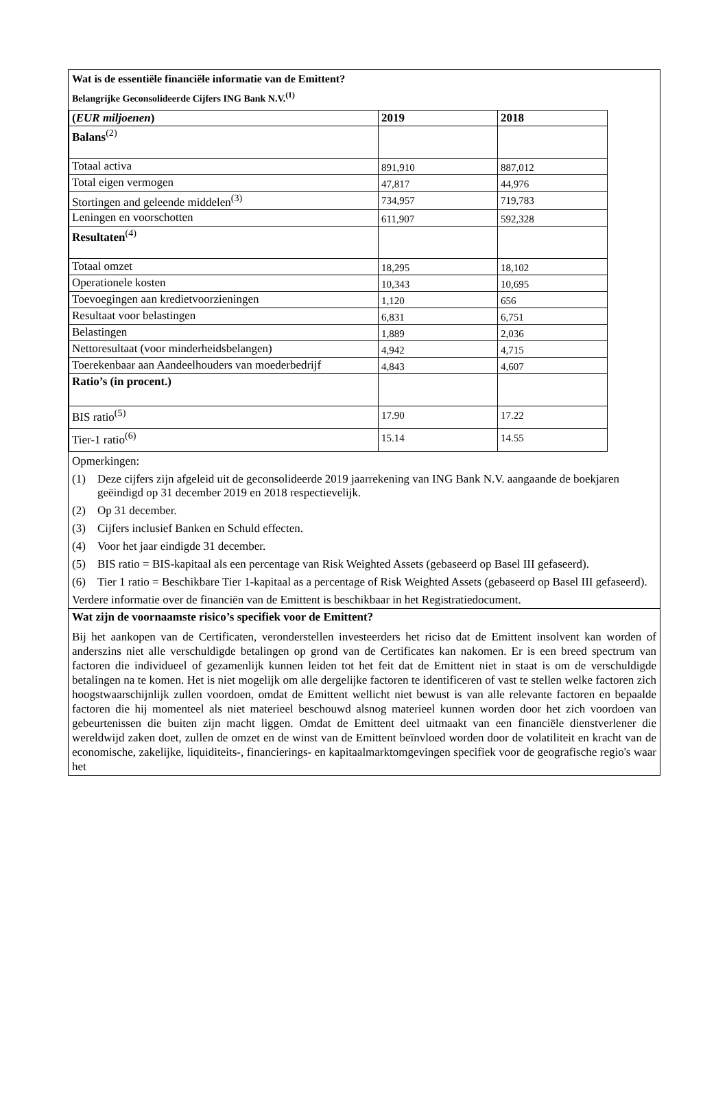Wat is de essentiële financiële informatie van de Emittent?
Belangrijke Geconsolideerde Cijfers ING Bank N.V.<sup>(1)</sup>
| ( EUR miljoenen ) | 2019 | 2018 |
| Balans<sup>(2)</sup> | | |
| Totaal activa | 891,910 | 887,012 |
| Total eigen vermogen | 47,817 | 44,976 |
| Stortingen and geleende middelen<sup>(3)</sup> | 734,957 | 719,783 |
| Leningen en voorschotten | 611,907 | 592,328 |
| Resultaten<sup>(4)</sup> | | |
| Totaal omzet | 18,295 | 18,102 |
| Operationele kosten | 10,343 | 10,695 |
| Toevoegingen aan kredietvoorzieningen | 1,120 | 656 |
| Resultaat voor belastingen | 6,831 | 6,751 |
| Belastingen | 1,889 | 2,036 |
| Nettoresultaat (voor minderheidsbelangen) | 4,942 | 4,715 |
| Toerekenbaar aan Aandeelhouders van moederbedrijf | 4,843 | 4,607 |
| Ratio’s (in procent.) | | |
| BIS ratio<sup>(5)</sup> | 17.90 | 17.22 |
| Tier-1 ratio<sup>(6)</sup> | 15.14 | 14.55 |
Opmerkingen:
(1) Deze cijfers zijn afgeleid uit de geconsolideerde 2019 jaarrekening van ING Bank N.V. aangaande de boekjaren geëindigd op 31 december 2019 en 2018 respectievelijk.
(2) Op 31 december.
(3) Cijfers inclusief Banken en Schuld effecten.
(4) Voor het jaar eindigde 31 december.
(5) BIS ratio = BIS-kapitaal als een percentage van Risk Weighted Assets (gebaseerd op Basel III gefaseerd).
(6) Tier 1 ratio = Beschikbare Tier 1-kapitaal as a percentage of Risk Weighted Assets (gebaseerd op Basel III gefaseerd).
Verdere informatie over de financiën van de Emittent is beschikbaar in het Registratiedocument.
Wat zijn de voornaamste risico’s specifiek voor de Emittent?
Bij het aankopen van de Certificaten, veronderstellen investeerders het riciso dat de Emittent insolvent kan worden of anderszins niet alle verschuldigde betalingen op grond van de Certificates kan nakomen. Er is een breed spectrum van factoren die individueel of gezamenlijk kunnen leiden tot het feit dat de Emittent niet in staat is om de verschuldigde betalingen na te komen. Het is niet mogelijk om alle dergelijke factoren te identificeren of vast te stellen welke factoren zich hoogstwaarschijnlijk zullen voordoen, omdat de Emittent wellicht niet bewust is van alle relevante factoren en bepaalde factoren die hij momenteel als niet materieel beschouwd alsnog materieel kunnen worden door het zich voordoen van gebeurtenissen die buiten zijn macht liggen. Omdat de Emittent deel uitmaakt van een financiële dienstverlener die wereldwijd zaken doet, zullen de omzet en de winst van de Emittent beïnvloed worden door de volatiliteit en kracht van de economische, zakelijke, liquiditeits-, financierings- en kapitaalmarktomgevingen specifiek voor de geografische regio's waar het